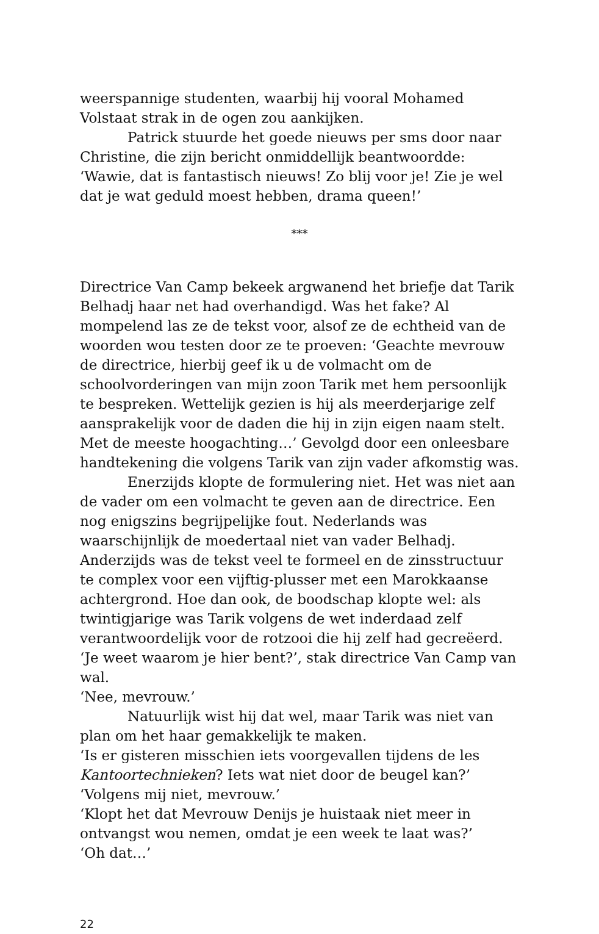weerspannige studenten, waarbij hij vooral Mohamed Volstaat strak in de ogen zou aankijken.
Patrick stuurde het goede nieuws per sms door naar Christine, die zijn bericht onmiddellijk beantwoordde: ‘Wawie, dat is fantastisch nieuws! Zo blij voor je! Zie je wel dat je wat geduld moest hebben, drama queen!’
***
Directrice Van Camp bekeek argwanend het briefje dat Tarik Belhadj haar net had overhandigd. Was het fake? Al mompelend las ze de tekst voor, alsof ze de echtheid van de woorden wou testen door ze te proeven: ‘Geachte mevrouw de directrice, hierbij geef ik u de volmacht om de schoolvorderingen van mijn zoon Tarik met hem persoonlijk te bespreken. Wettelijk gezien is hij als meerderjarige zelf aansprakelijk voor de daden die hij in zijn eigen naam stelt. Met de meeste hoogachting…’ Gevolgd door een onleesbare handtekening die volgens Tarik van zijn vader afkomstig was.
Enerzijds klopte de formulering niet. Het was niet aan de vader om een volmacht te geven aan de directrice. Een nog enigszins begrijpelijke fout. Nederlands was waarschijnlijk de moedertaal niet van vader Belhadj. Anderzijds was de tekst veel te formeel en de zinsstructuur te complex voor een vijftig-plusser met een Marokkaanse achtergrond. Hoe dan ook, de boodschap klopte wel: als twintigjarige was Tarik volgens de wet inderdaad zelf verantwoordelijk voor de rotzooi die hij zelf had gecreëerd.
‘Je weet waarom je hier bent?’, stak directrice Van Camp van wal.
‘Nee, mevrouw.’
Natuurlijk wist hij dat wel, maar Tarik was niet van plan om het haar gemakkelijk te maken.
‘Is er gisteren misschien iets voorgevallen tijdens de les Kantoortechnieken? Iets wat niet door de beugel kan?’
‘Volgens mij niet, mevrouw.’
‘Klopt het dat Mevrouw Denijs je huistaak niet meer in ontvangst wou nemen, omdat je een week te laat was?’
‘Oh dat…’
22